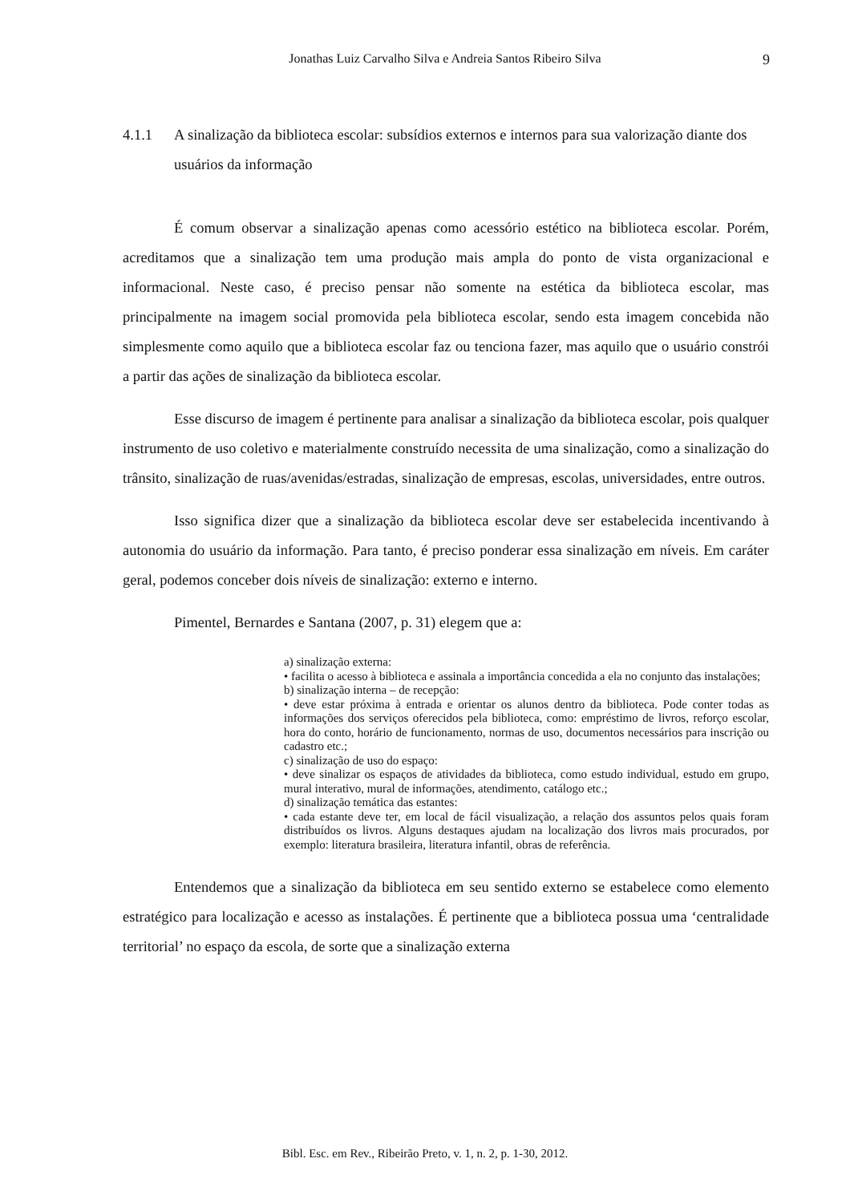Jonathas Luiz Carvalho Silva e Andreia Santos Ribeiro Silva
9
4.1.1 A sinalização da biblioteca escolar: subsídios externos e internos para sua valorização diante dos usuários da informação
É comum observar a sinalização apenas como acessório estético na biblioteca escolar. Porém, acreditamos que a sinalização tem uma produção mais ampla do ponto de vista organizacional e informacional. Neste caso, é preciso pensar não somente na estética da biblioteca escolar, mas principalmente na imagem social promovida pela biblioteca escolar, sendo esta imagem concebida não simplesmente como aquilo que a biblioteca escolar faz ou tenciona fazer, mas aquilo que o usuário constrói a partir das ações de sinalização da biblioteca escolar.
Esse discurso de imagem é pertinente para analisar a sinalização da biblioteca escolar, pois qualquer instrumento de uso coletivo e materialmente construído necessita de uma sinalização, como a sinalização do trânsito, sinalização de ruas/avenidas/estradas, sinalização de empresas, escolas, universidades, entre outros.
Isso significa dizer que a sinalização da biblioteca escolar deve ser estabelecida incentivando à autonomia do usuário da informação. Para tanto, é preciso ponderar essa sinalização em níveis. Em caráter geral, podemos conceber dois níveis de sinalização: externo e interno.
Pimentel, Bernardes e Santana (2007, p. 31) elegem que a:
a) sinalização externa:
• facilita o acesso à biblioteca e assinala a importância concedida a ela no conjunto das instalações;
b) sinalização interna – de recepção:
• deve estar próxima à entrada e orientar os alunos dentro da biblioteca. Pode conter todas as informações dos serviços oferecidos pela biblioteca, como: empréstimo de livros, reforço escolar, hora do conto, horário de funcionamento, normas de uso, documentos necessários para inscrição ou cadastro etc.;
c) sinalização de uso do espaço:
• deve sinalizar os espaços de atividades da biblioteca, como estudo individual, estudo em grupo, mural interativo, mural de informações, atendimento, catálogo etc.;
d) sinalização temática das estantes:
• cada estante deve ter, em local de fácil visualização, a relação dos assuntos pelos quais foram distribuídos os livros. Alguns destaques ajudam na localização dos livros mais procurados, por exemplo: literatura brasileira, literatura infantil, obras de referência.
Entendemos que a sinalização da biblioteca em seu sentido externo se estabelece como elemento estratégico para localização e acesso as instalações. É pertinente que a biblioteca possua uma ‘centralidade territorial’ no espaço da escola, de sorte que a sinalização externa
Bibl. Esc. em Rev., Ribeirão Preto, v. 1, n. 2, p. 1-30, 2012.